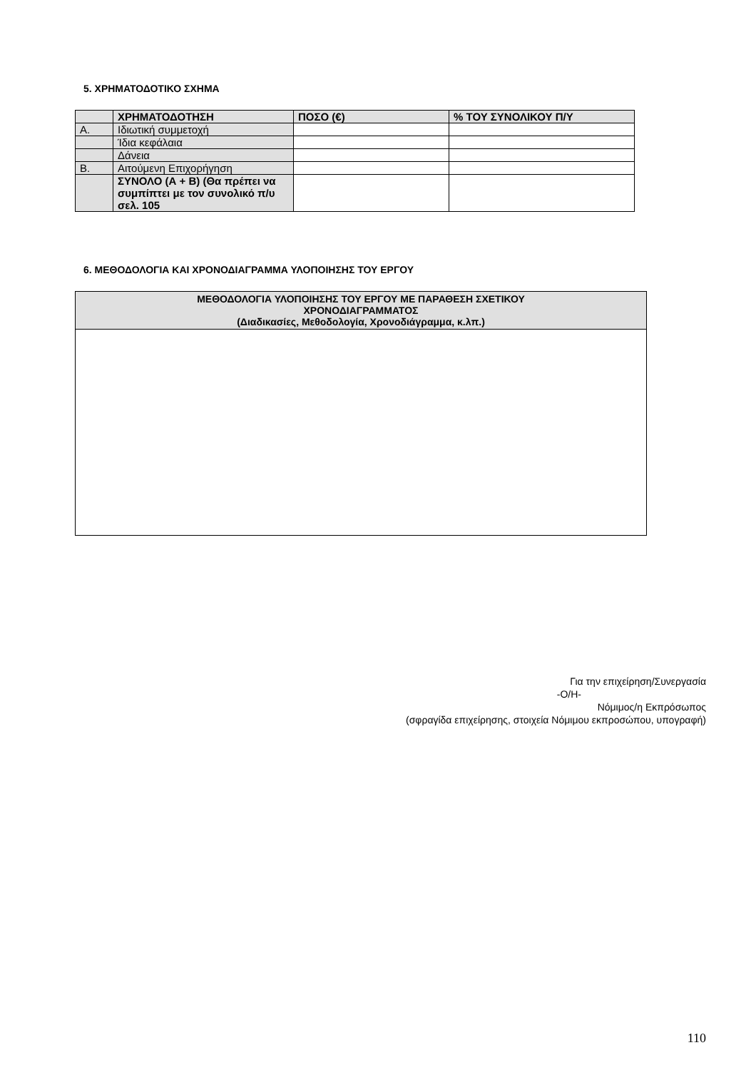5. ΧΡΗΜΑΤΟΔΟΤΙΚΟ ΣΧΗΜΑ
| | ΧΡΗΜΑΤΟΔΟΤΗΣΗ | ΠΟΣΟ (€) | % ΤΟΥ ΣΥΝΟΛΙΚΟΥ Π/Υ |
| --- | --- | --- | --- |
| Α. | Ιδιωτική συμμετοχή | | |
| | Ίδια κεφάλαια | | |
| | Δάνεια | | |
| Β. | Αιτούμενη Επιχορήγηση | | |
| | ΣΥΝΟΛΟ (Α + Β) (Θα πρέπει να συμπίπτει με τον συνολικό π/υ σελ. 105 | | |
6. ΜΕΘΟΔΟΛΟΓΙΑ ΚΑΙ ΧΡΟΝΟΔΙΑΓΡΑΜΜΑ ΥΛΟΠΟΙΗΣΗΣ ΤΟΥ ΕΡΓΟΥ
| ΜΕΘΟΔΟΛΟΓΙΑ ΥΛΟΠΟΙΗΣΗΣ ΤΟΥ ΕΡΓΟΥ ΜΕ ΠΑΡΑΘΕΣΗ ΣΧΕΤΙΚΟΥ ΧΡΟΝΟΔΙΑΓΡΑΜΜΑΤΟΣ (Διαδικασίες, Μεθοδολογία, Χρονοδιάγραμμα, κ.λπ.) |
| --- |
Για την επιχείρηση/Συνεργασία
-Ο/Η-
Νόμιμος/η Εκπρόσωπος
(σφραγίδα επιχείρησης, στοιχεία Νόμιμου εκπροσώπου, υπογραφή)
110